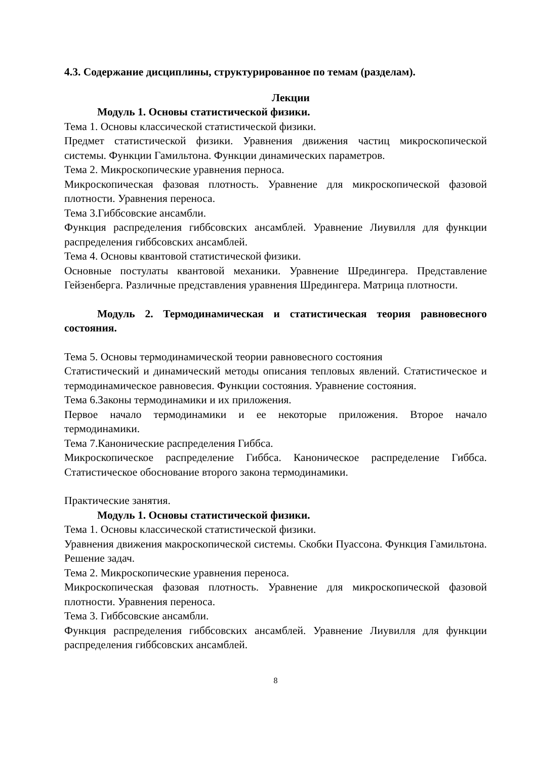4.3. Содержание дисциплины, структурированное по темам (разделам).
Лекции
Модуль 1. Основы статистической физики.
Тема 1. Основы классической статистической физики.
Предмет статистической физики. Уравнения движения частиц микроскопической системы. Функции Гамильтона. Функции динамических параметров.
Тема 2. Микроскопические уравнения перноса.
Микроскопическая фазовая плотность. Уравнение для микроскопической фазовой плотности. Уравнения переноса.
Тема 3.Гиббсовские ансамбли.
Функция распределения гиббсовских ансамблей. Уравнение Лиувилля для функции распределения гиббсовских ансамблей.
Тема 4. Основы квантовой статистической физики.
Основные постулаты квантовой механики. Уравнение Шредингера. Представление Гейзенберга. Различные представления уравнения Шредингера. Матрица плотности.
Модуль 2. Термодинамическая и статистическая теория равновесного состояния.
Тема 5. Основы термодинамической теории равновесного состояния
Статистический и динамический методы описания тепловых явлений. Статистическое и термодинамическое равновесия. Функции состояния. Уравнение состояния.
Тема 6.Законы термодинамики и их приложения.
Первое начало термодинамики и ее некоторые приложения. Второе начало термодинамики.
Тема 7.Канонические распределения Гиббса.
Микроскопическое распределение Гиббса. Каноническое распределение Гиббса. Статистическое обоснование второго закона термодинамики.
Практические занятия.
Модуль 1. Основы статистической физики.
Тема 1. Основы классической статистической физики.
Уравнения движения макроскопической системы. Скобки Пуассона. Функция Гамильтона. Решение задач.
Тема 2. Микроскопические уравнения переноса.
Микроскопическая фазовая плотность. Уравнение для микроскопической фазовой плотности. Уравнения переноса.
Тема 3. Гиббсовские ансамбли.
Функция распределения гиббсовских ансамблей. Уравнение Лиувилля для функции распределения гиббсовских ансамблей.
8